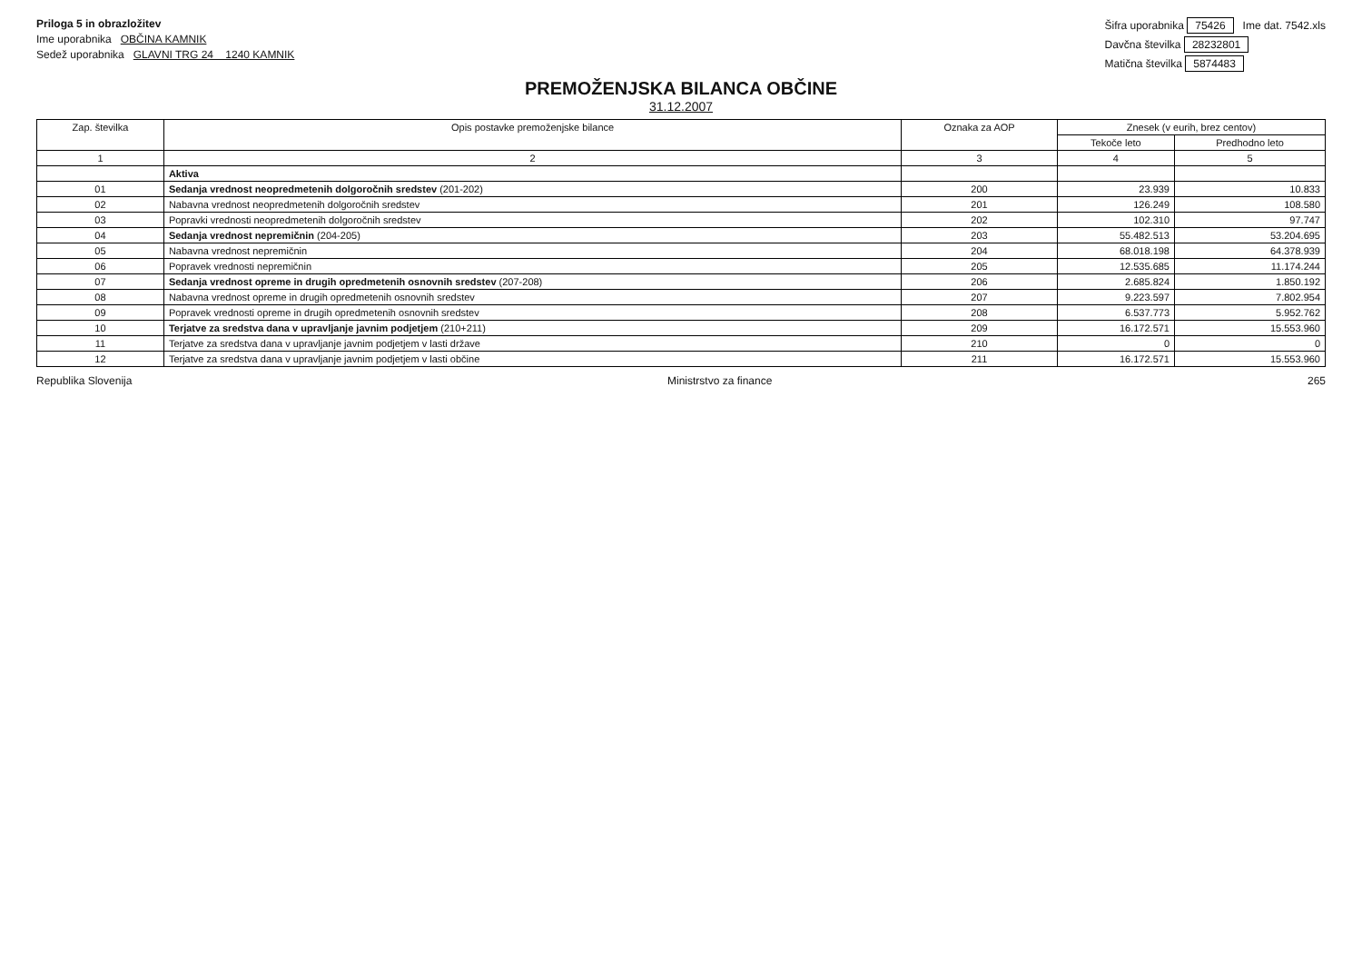Priloga 5 in obrazložitev
Ime uporabnika OBČINA KAMNIK
Sedež uporabnika GLAVNI TRG 24 1240 KAMNIK
Šifra uporabnika 75426 Ime dat. 7542.xls
Davčna številka 28232801
Matična številka 5874483
PREMOŽENJSKA BILANCA OBČINE
31.12.2007
| Zap. številka | Opis postavke premoženjske bilance | Oznaka za AOP | Znesek (v eurih, brez centov) | |
| --- | --- | --- | --- | --- |
| | | | Tekoče leto | Predhodno leto |
| 1 | 2 | 3 | 4 | 5 |
| | Aktiva | | | |
| 01 | Sedanja vrednost neopredmetenih dolgoročnih sredstev (201-202) | 200 | 23.939 | 10.833 |
| 02 | Nabavna vrednost neopredmetenih dolgoročnih sredstev | 201 | 126.249 | 108.580 |
| 03 | Popravki vrednosti neopredmetenih dolgoročnih sredstev | 202 | 102.310 | 97.747 |
| 04 | Sedanja vrednost nepremičnin (204-205) | 203 | 55.482.513 | 53.204.695 |
| 05 | Nabavna vrednost nepremičnin | 204 | 68.018.198 | 64.378.939 |
| 06 | Popravek vrednosti nepremičnin | 205 | 12.535.685 | 11.174.244 |
| 07 | Sedanja vrednost opreme in drugih opredmetenih osnovnih sredstev (207-208) | 206 | 2.685.824 | 1.850.192 |
| 08 | Nabavna vrednost opreme in drugih opredmetenih osnovnih sredstev | 207 | 9.223.597 | 7.802.954 |
| 09 | Popravek vrednosti opreme in drugih opredmetenih osnovnih sredstev | 208 | 6.537.773 | 5.952.762 |
| 10 | Terjatve za sredstva dana v upravljanje javnim podjetjem (210+211) | 209 | 16.172.571 | 15.553.960 |
| 11 | Terjatve za sredstva dana v upravljanje javnim podjetjem v lasti države | 210 | 0 | 0 |
| 12 | Terjatve za sredstva dana v upravljanje javnim podjetjem v lasti občine | 211 | 16.172.571 | 15.553.960 |
Republika Slovenija Ministrstvo za finance 265